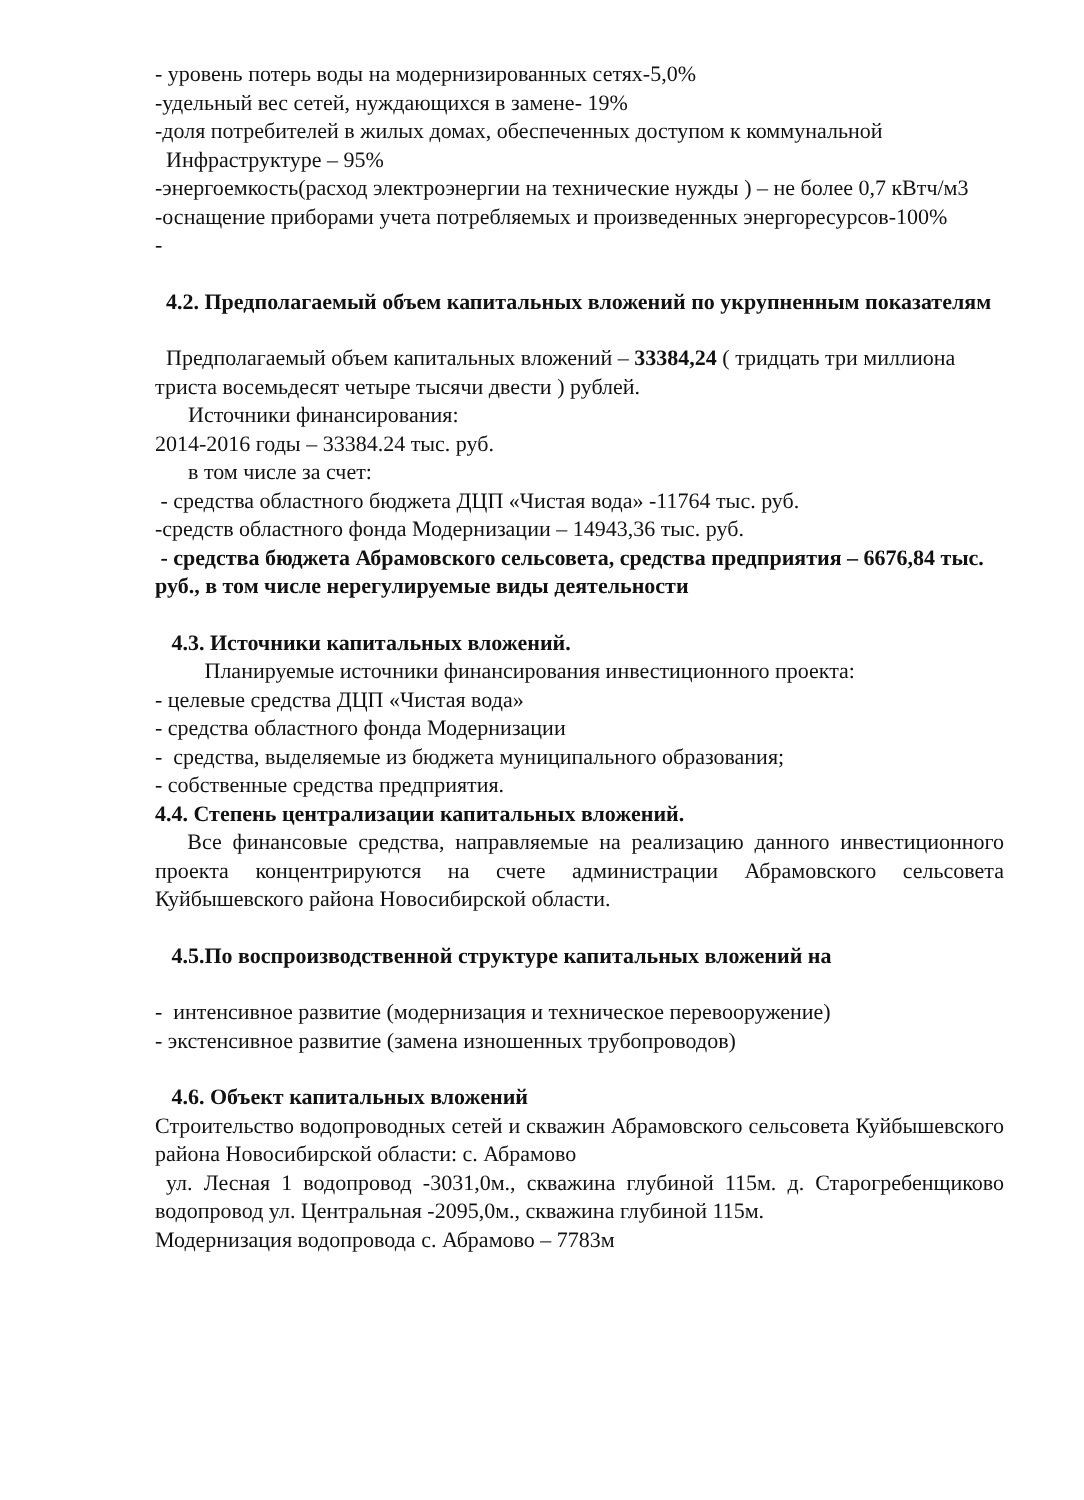- уровень потерь воды на модернизированных сетях-5,0%
-удельный вес сетей, нуждающихся в замене- 19%
-доля потребителей в жилых домах, обеспеченных доступом к коммунальной
Инфраструктуре – 95%
-энергоемкость(расход электроэнергии на технические нужды ) – не более 0,7 кВтч/м3
-оснащение приборами учета потребляемых и произведенных энергоресурсов-100%
-
4.2. Предполагаемый объем капитальных вложений по укрупненным показателям
Предполагаемый объем капитальных вложений – 33384,24 ( тридцать три миллиона триста восемьдесят четыре тысячи двести ) рублей.
Источники финансирования:
2014-2016 годы – 33384.24 тыс. руб.
в том числе за счет:
- средства областного бюджета ДЦП «Чистая вода» -11764 тыс. руб.
-средств областного фонда Модернизации – 14943,36 тыс. руб.
- средства бюджета Абрамовского сельсовета, средства предприятия – 6676,84 тыс. руб., в том числе нерегулируемые виды деятельности
4.3. Источники капитальных вложений.
Планируемые источники финансирования инвестиционного проекта:
- целевые средства ДЦП «Чистая вода»
- средства областного фонда Модернизации
- средства, выделяемые из бюджета муниципального образования;
- собственные средства предприятия.
4.4. Степень централизации капитальных вложений.
Все финансовые средства, направляемые на реализацию данного инвестиционного проекта концентрируются на счете администрации Абрамовского сельсовета Куйбышевского района Новосибирской области.
4.5.По воспроизводственной структуре капитальных вложений на
- интенсивное развитие (модернизация и техническое перевооружение)
- экстенсивное развитие (замена изношенных трубопроводов)
4.6. Объект капитальных вложений
Строительство водопроводных сетей и скважин Абрамовского сельсовета Куйбышевского района Новосибирской области: с. Абрамово
ул. Лесная 1 водопровод -3031,0м., скважина глубиной 115м. д. Старогребенщиково водопровод ул. Центральная -2095,0м., скважина глубиной 115м.
Модернизация водопровода с. Абрамово – 7783м